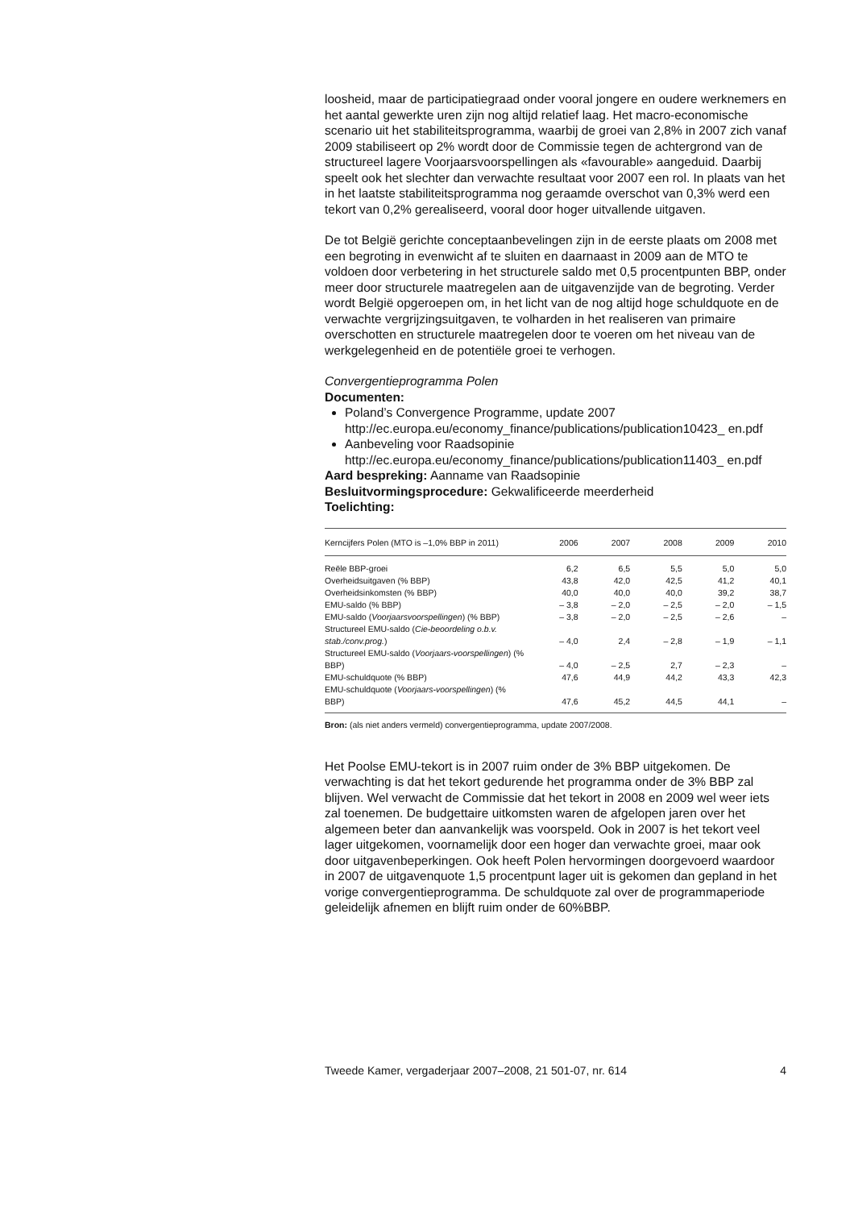loosheid, maar de participatiegraad onder vooral jongere en oudere werknemers en het aantal gewerkte uren zijn nog altijd relatief laag. Het macro-economische scenario uit het stabiliteitsprogramma, waarbij de groei van 2,8% in 2007 zich vanaf 2009 stabiliseert op 2% wordt door de Commissie tegen de achtergrond van de structureel lagere Voorjaarsvoorspellingen als «favourable» aangeduid. Daarbij speelt ook het slechter dan verwachte resultaat voor 2007 een rol. In plaats van het in het laatste stabiliteitsprogramma nog geraamde overschot van 0,3% werd een tekort van 0,2% gerealiseerd, vooral door hoger uitvallende uitgaven.
De tot België gerichte conceptaanbevelingen zijn in de eerste plaats om 2008 met een begroting in evenwicht af te sluiten en daarnaast in 2009 aan de MTO te voldoen door verbetering in het structurele saldo met 0,5 procentpunten BBP, onder meer door structurele maatregelen aan de uitgavenzijde van de begroting. Verder wordt België opgeroepen om, in het licht van de nog altijd hoge schuldquote en de verwachte vergrijzingsuitgaven, te volharden in het realiseren van primaire overschotten en structurele maatregelen door te voeren om het niveau van de werkgelegenheid en de potentiële groei te verhogen.
Convergentieprogramma Polen
Documenten:
Poland’s Convergence Programme, update 2007
http://ec.europa.eu/economy_finance/publications/publication10423_ en.pdf
Aanbeveling voor Raadsopinie
http://ec.europa.eu/economy_finance/publications/publication11403_ en.pdf
Aard bespreking: Aanname van Raadsopinie
Besluitvormingsprocedure: Gekwalificeerde meerderheid
Toelichting:
| Kerncijfers Polen (MTO is –1,0% BBP in 2011) | 2006 | 2007 | 2008 | 2009 | 2010 |
| --- | --- | --- | --- | --- | --- |
| Reële BBP-groei | 6,2 | 6,5 | 5,5 | 5,0 | 5,0 |
| Overheidsuitgaven (% BBP) | 43,8 | 42,0 | 42,5 | 41,2 | 40,1 |
| Overheidsinkomsten (% BBP) | 40,0 | 40,0 | 40,0 | 39,2 | 38,7 |
| EMU-saldo (% BBP) | – 3,8 | – 2,0 | – 2,5 | – 2,0 | – 1,5 |
| EMU-saldo ( Voorjaarsvoorspellingen ) (% BBP) | – 3,8 | – 2,0 | – 2,5 | – 2,6 | – |
| Structureel EMU-saldo ( Cie-beoordeling o.b.v. stab./conv.prog. ) | – 4,0 | 2,4 | – 2,8 | – 1,9 | – 1,1 |
| Structureel EMU-saldo ( Voorjaars-voorspellingen ) (% BBP) | – 4,0 | – 2,5 | 2,7 | – 2,3 | – |
| EMU-schuldquote (% BBP) | 47,6 | 44,9 | 44,2 | 43,3 | 42,3 |
| EMU-schuldquote ( Voorjaars-voorspellingen ) (% BBP) | 47,6 | 45,2 | 44,5 | 44,1 | – |
Bron: (als niet anders vermeld) convergentieprogramma, update 2007/2008.
Het Poolse EMU-tekort is in 2007 ruim onder de 3% BBP uitgekomen. De verwachting is dat het tekort gedurende het programma onder de 3% BBP zal blijven. Wel verwacht de Commissie dat het tekort in 2008 en 2009 wel weer iets zal toenemen. De budgettaire uitkomsten waren de afgelopen jaren over het algemeen beter dan aanvankelijk was voorspeld. Ook in 2007 is het tekort veel lager uitgekomen, voornamelijk door een hoger dan verwachte groei, maar ook door uitgavenbeperkingen. Ook heeft Polen hervormingen doorgevoerd waardoor in 2007 de uitgavenquote 1,5 procentpunt lager uit is gekomen dan gepland in het vorige convergentieprogramma. De schuldquote zal over de programmaperiode geleidelijk afnemen en blijft ruim onder de 60%BBP.
Tweede Kamer, vergaderjaar 2007–2008, 21 501-07, nr. 614 4